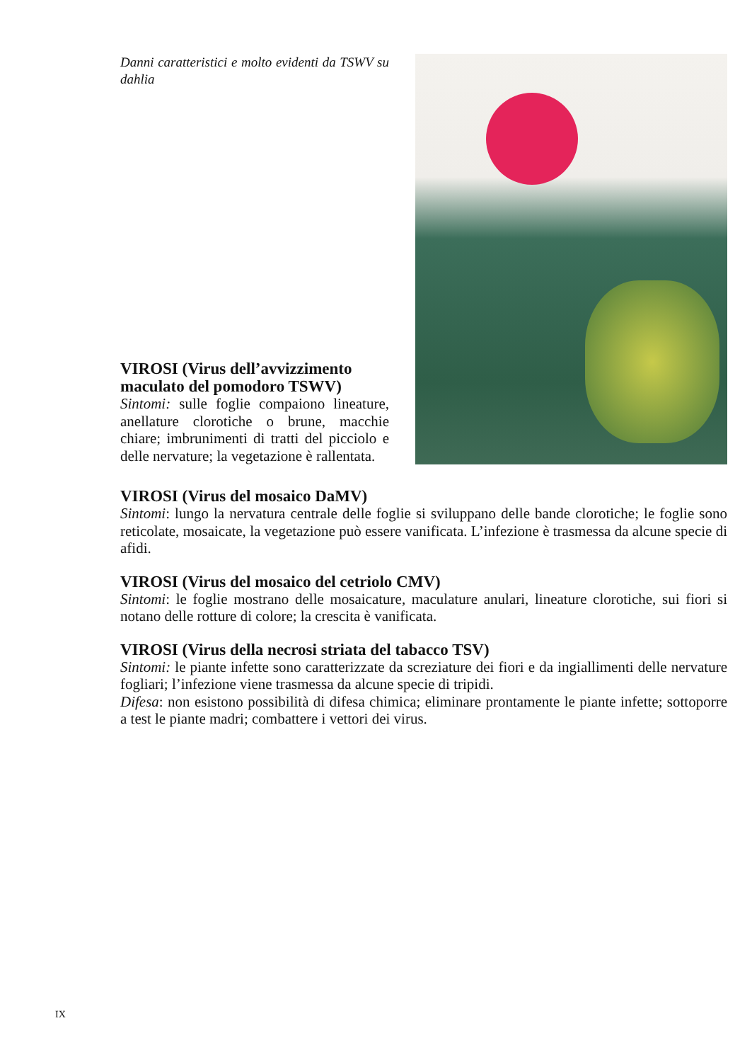Danni caratteristici e molto evidenti da TSWV su dahlia
VIROSI (Virus dell’avvizzimento maculato del pomodoro TSWV)
Sintomi: sulle foglie compaiono lineature, anellature clorotiche o brune, macchie chiare; imbrunimenti di tratti del picciolo e delle nervature; la vegetazione è rallentata.
VIROSI (Virus del mosaico DaMV)
Sintomi: lungo la nervatura centrale delle foglie si sviluppano delle bande clorotiche; le foglie sono reticolate, mosaicate, la vegetazione può essere vanificata. L’infezione è trasmessa da alcune specie di afidi.
VIROSI (Virus del mosaico del cetriolo CMV)
Sintomi: le foglie mostrano delle mosaicature, maculature anulari, lineature clorotiche, sui fiori si notano delle rotture di colore; la crescita è vanificata.
VIROSI (Virus della necrosi striata del tabacco TSV)
Sintomi: le piante infette sono caratterizzate da screziature dei fiori e da ingiallimenti delle nervature fogliari; l’infezione viene trasmessa da alcune specie di tripidi.
Difesa: non esistono possibilità di difesa chimica; eliminare prontamente le piante infette; sottoporre a test le piante madri; combattere i vettori dei virus.
IX